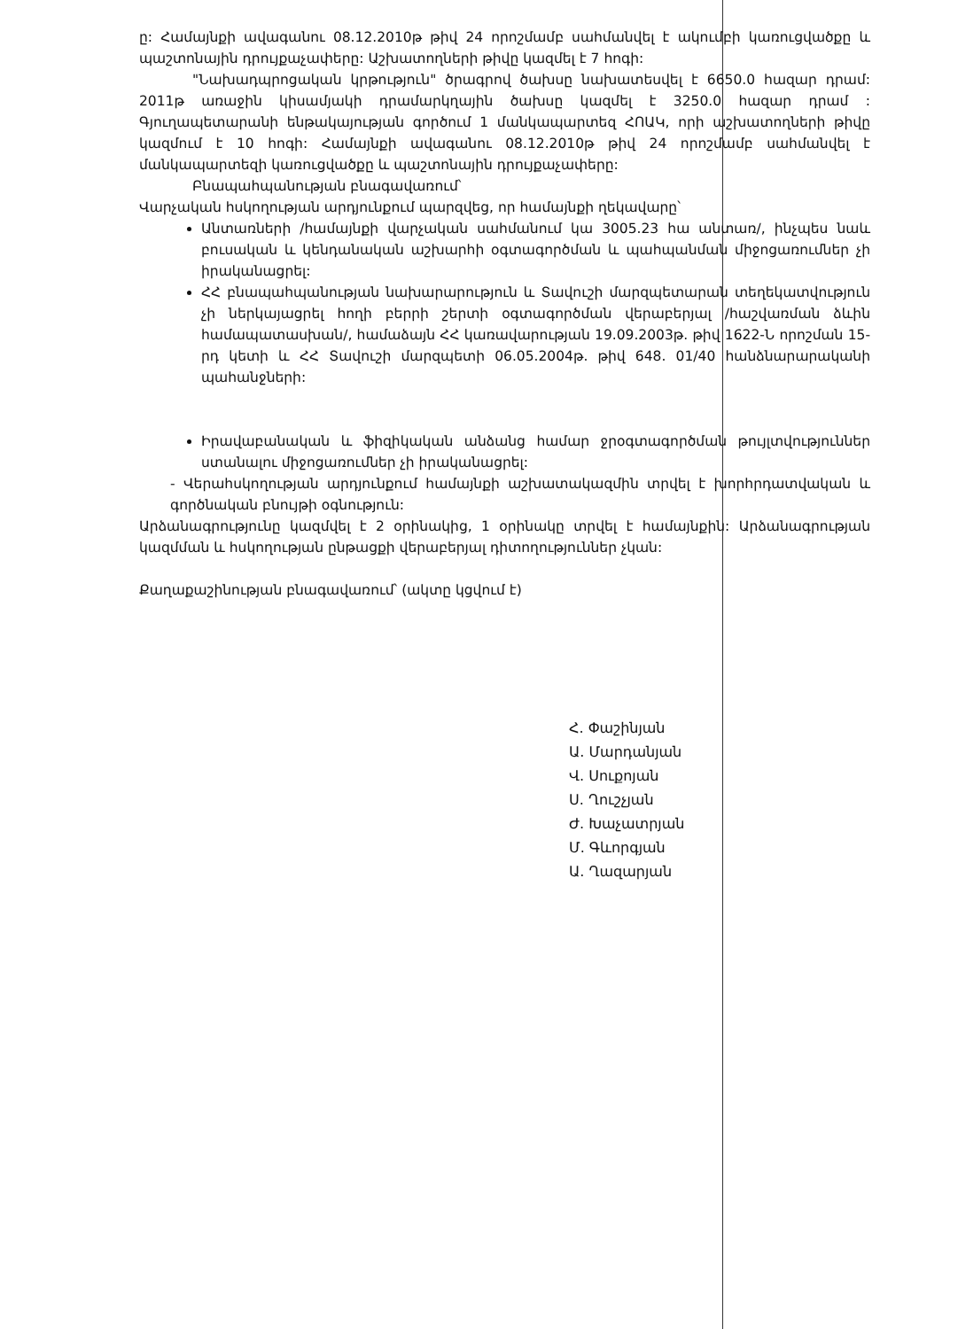ը: Համայնքի ավագանու 08.12.2010թ թիվ 24 որոշմամբ սահմանվել է ակումբի կառուցվածքը և պաշտոնային դրույքաչափերը: Աշխատողների թիվը կազմել է 7 հոգի:
"Նախադպրոցական կրթություն" ծրագրով ծախսը նախատեսվել է 6650.0 հազար դրամ: 2011թ առաջին կիսամյակի դրամարկղային ծախսը կազմել է 3250.0 հազար դրամ : Գյուղապետարանի ենթակայության գործում 1 մանկապարտեզ ՀՈԱԿ, որի աշխատողների թիվը կազմում է 10 հոգի: Համայնքի ավագանու 08.12.2010թ թիվ 24 որոշմամբ սահմանվել է մանկապարտեզի կառուցվածքը և պաշտոնային դրույքաչափերը:
Բնապահպանության բնագավառում՝
Վարչական հսկողության արդյունքում պարզվեց, որ համայնքի ղեկավարը՝
Անտառների /համայնքի վարչական սահմանում կա 3005.23 հա անտառ/, ինչպես նաև բուսական և կենդանական աշխարհի օգտագործման և պահպանման միջոցառումներ չի իրականացրել:
ՀՀ բնապահպանության նախարարություն և Տավուշի մարզպետարան տեղեկատվություն չի ներկայացրել հողի բերրի շերտի օգտագործման վերաբերյալ /հաշվառման ձևին համապատասխան/, համաձայն ՀՀ կառավարության 19.09.2003թ. թիվ 1622-Ն որոշման 15-րդ կետի և ՀՀ Տավուշի մարզպետի 06.05.2004թ. թիվ 648. 01/40 հանձնարարականի պահանջների:
Իրավաբանական և ֆիզիկական անձանց համար ջրօգտագործման թույլտվություններ ստանալու միջոցառումներ չի իրականացրել:
- Վերահսկողության արդյունքում համայնքի աշխատակազմին տրվել է խորհրդատվական և գործնական բնույթի օգնություն:
Արձանագրությունը կազմվել է 2 օրինակից, 1 օրինակը տրվել է համայնքին: Արձանագրության կազմման և հսկողության ընթացքի վերաբերյալ դիտողություններ չկան:
Քաղաքաշինության բնագավառում՝ (ակտը կցվում է)
Հ. Փաշինյան
Ա. Մարդանյան
Վ. Սուքոյան
Ս. Ղուշչյան
Ժ. Խաչատրյան
Մ. Գևորգյան
Ա. Ղազարյան